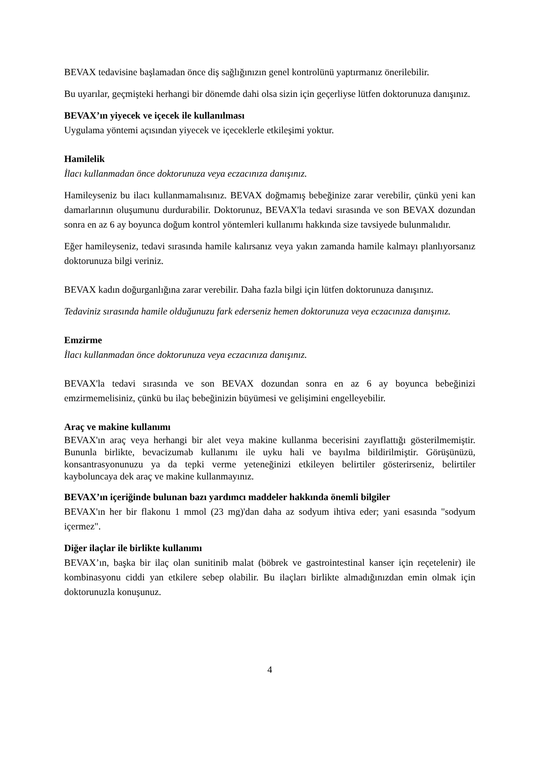BEVAX tedavisine başlamadan önce diş sağlığınızın genel kontrolünü yaptırmanız önerilebilir.
Bu uyarılar, geçmişteki herhangi bir dönemde dahi olsa sizin için geçerliyse lütfen doktorunuza danışınız.
BEVAX’ın yiyecek ve içecek ile kullanılması
Uygulama yöntemi açısından yiyecek ve içeceklerle etkileşimi yoktur.
Hamilelik
İlacı kullanmadan önce doktorunuza veya eczacınıza danışınız.
Hamileyseniz bu ilacı kullanmamalısınız. BEVAX doğmamış bebeğinize zarar verebilir, çünkü yeni kan damarlarının oluşumunu durdurabilir. Doktorunuz, BEVAX'la tedavi sırasında ve son BEVAX dozundan sonra en az 6 ay boyunca doğum kontrol yöntemleri kullanımı hakkında size tavsiyede bulunmalıdır.
Eğer hamileyseniz, tedavi sırasında hamile kalırsanız veya yakın zamanda hamile kalmayı planlıyorsanız doktorunuza bilgi veriniz.
BEVAX kadın doğurganlığına zarar verebilir. Daha fazla bilgi için lütfen doktorunuza danışınız.
Tedaviniz sırasında hamile olduğunuzu fark ederseniz hemen doktorunuza veya eczacınıza danışınız.
Emzirme
İlacı kullanmadan önce doktorunuza veya eczacınıza danışınız.
BEVAX'la tedavi sırasında ve son BEVAX dozundan sonra en az 6 ay boyunca bebeğinizi emzirmemelisiniz, çünkü bu ilaç bebeğinizin büyümesi ve gelişimini engelleyebilir.
Araç ve makine kullanımı
BEVAX'ın araç veya herhangi bir alet veya makine kullanma becerisini zayıflattığı gösterilmemiştir. Bununla birlikte, bevacizumab kullanımı ile uyku hali ve bayılma bildirilmiştir. Görüşünüzü, konsantrasyonunuzu ya da tepki verme yeteneğinizi etkileyen belirtiler gösterirseniz, belirtiler kayboluncaya dek araç ve makine kullanmayınız.
BEVAX’ın içeriğinde bulunan bazı yardımcı maddeler hakkında önemli bilgiler
BEVAX'ın her bir flakonu 1 mmol (23 mg)'dan daha az sodyum ihtiva eder; yani esasında "sodyum içermez".
Diğer ilaçlar ile birlikte kullanımı
BEVAX’ın, başka bir ilaç olan sunitinib malat (böbrek ve gastrointestinal kanser için reçetelenir) ile kombinasyonu ciddi yan etkilere sebep olabilir. Bu ilaçları birlikte almadığınızdan emin olmak için doktorunuzla konuşunuz.
4